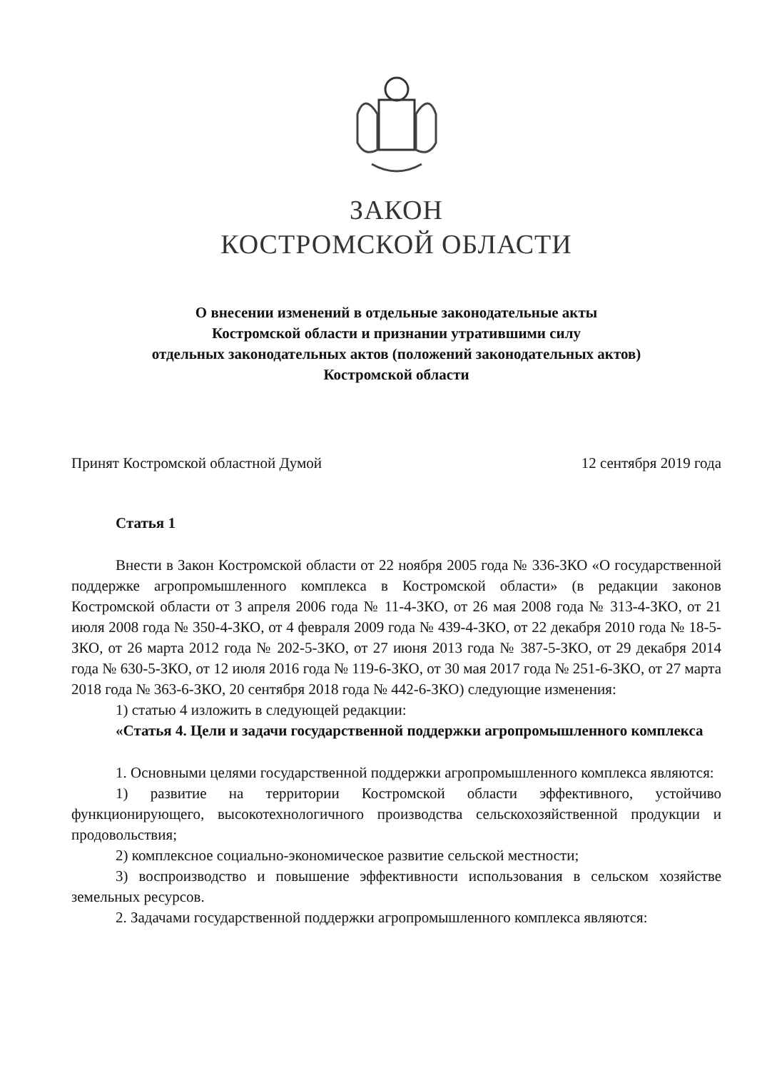ЗАКОН
КОСТРОМСКОЙ ОБЛАСТИ
О внесении изменений в отдельные законодательные акты
Костромской области и признании утратившими силу
отдельных законодательных актов (положений законодательных актов)
Костромской области
Принят Костромской областной Думой 12 сентября 2019 года
Статья 1
Внести в Закон Костромской области от 22 ноября 2005 года № 336-ЗКО «О государственной поддержке агропромышленного комплекса в Костромской области» (в редакции законов Костромской области от 3 апреля 2006 года № 11-4-ЗКО, от 26 мая 2008 года № 313-4-ЗКО, от 21 июля 2008 года № 350-4-ЗКО, от 4 февраля 2009 года № 439-4-ЗКО, от 22 декабря 2010 года № 18-5-ЗКО, от 26 марта 2012 года № 202-5-ЗКО, от 27 июня 2013 года № 387-5-ЗКО, от 29 декабря 2014 года № 630-5-ЗКО, от 12 июля 2016 года № 119-6-ЗКО, от 30 мая 2017 года № 251-6-ЗКО, от 27 марта 2018 года № 363-6-ЗКО, 20 сентября 2018 года № 442-6-ЗКО) следующие изменения:
1) статью 4 изложить в следующей редакции:
«Статья 4. Цели и задачи государственной поддержки агропромышленного комплекса
1. Основными целями государственной поддержки агропромышленного комплекса являются:
1) развитие на территории Костромской области эффективного, устойчиво функционирующего, высокотехнологичного производства сельскохозяйственной продукции и продовольствия;
2) комплексное социально-экономическое развитие сельской местности;
3) воспроизводство и повышение эффективности использования в сельском хозяйстве земельных ресурсов.
2. Задачами государственной поддержки агропромышленного комплекса являются: